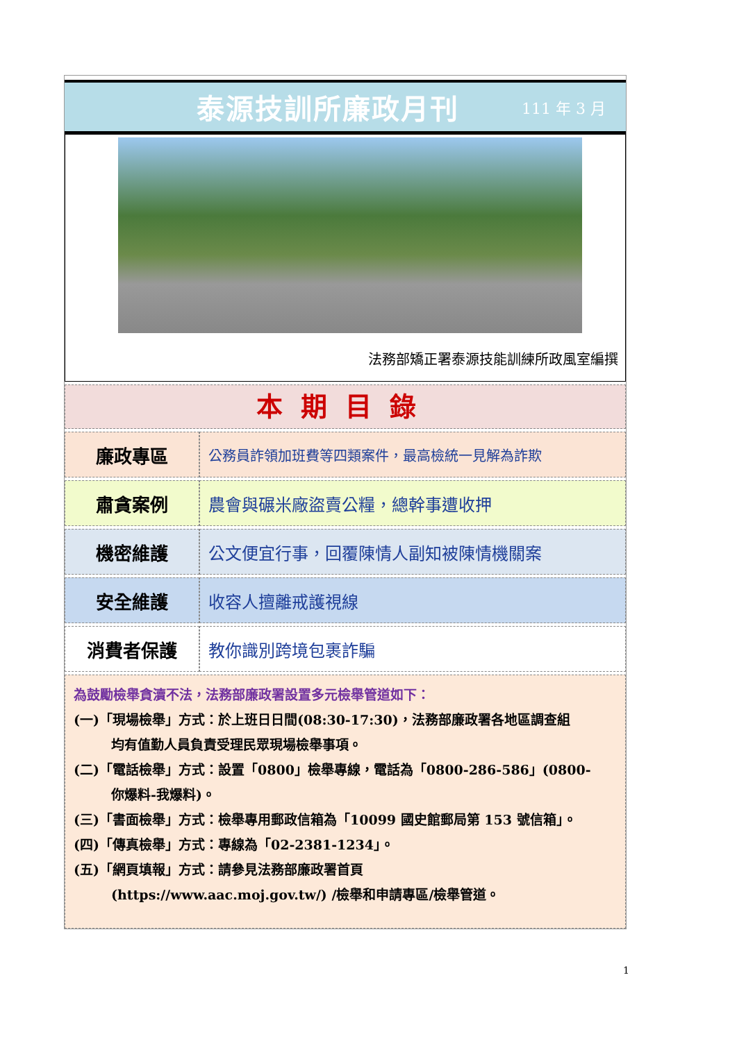泰源技訓所廉政月刊
111 年 3 月
法務部矯正署泰源技能訓練所政風室編撰
本期目錄
| 廉政專區 | 公務員詐領加班費等四類案件，最高檢統一見解為詐欺 |
| 肅貪案例 | 農會與碾米廠盜賣公糧，總幹事遭收押 |
| 機密維護 | 公文便宜行事，回覆陳情人副知被陳情機關案 |
| 安全維護 | 收容人擅離戒護視線 |
| 消費者保護 | 教你識別跨境包裹詐騙 |
為鼓勵檢舉貪瀆不法，法務部廉政署設置多元檢舉管道如下：
(一)「現場檢舉」方式：於上班日日間(08:30-17:30)，法務部廉政署各地區調查組
均有值勤人員負責受理民眾現場檢舉事項。
(二)「電話檢舉」方式：設置「0800」檢舉專線，電話為「0800-286-586」(0800-
你爆料-我爆料)。
(三)「書面檢舉」方式：檢舉專用郵政信箱為「10099 國史館郵局第 153 號信箱」。
(四)「傳真檢舉」方式：專線為「02-2381-1234」。
(五)「網頁填報」方式：請參見法務部廉政署首頁
(https://www.aac.moj.gov.tw/) /檢舉和申請專區/檢舉管道。
1